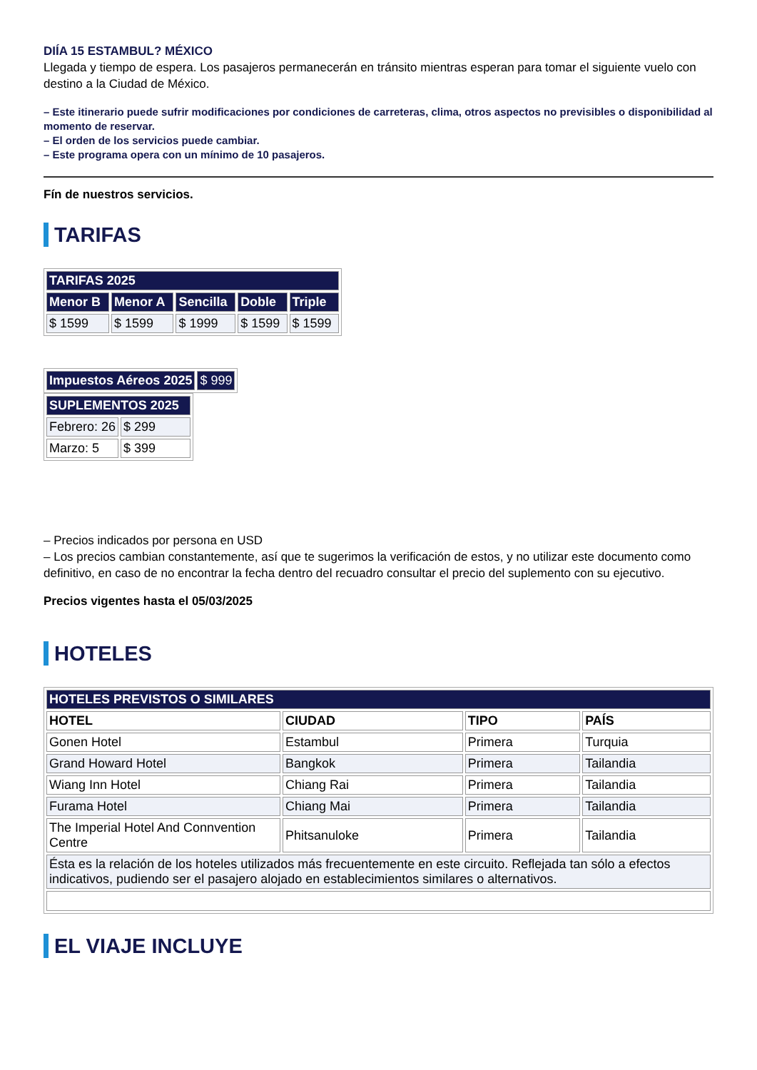DIÍA 15 ESTAMBUL? MÉXICO
Llegada y tiempo de espera. Los pasajeros permanecerán en tránsito mientras esperan para tomar el siguiente vuelo con destino a la Ciudad de México.
– Este itinerario puede sufrir modificaciones por condiciones de carreteras, clima, otros aspectos no previsibles o disponibilidad al momento de reservar.
– El orden de los servicios puede cambiar.
– Este programa opera con un mínimo de 10 pasajeros.
Fín de nuestros servicios.
TARIFAS
| TARIFAS 2025 | | | | |
| Menor B | Menor A | Sencilla | Doble | Triple |
| $ 1599 | $ 1599 | $ 1999 | $ 1599 | $ 1599 |
| Impuestos Aéreos 2025 | $ 999 |
| SUPLEMENTOS 2025 | |
| Febrero: 26 | $ 299 |
| Marzo: 5 | $ 399 |
– Precios indicados por persona en USD
– Los precios cambian constantemente, así que te sugerimos la verificación de estos, y no utilizar este documento como definitivo, en caso de no encontrar la fecha dentro del recuadro consultar el precio del suplemento con su ejecutivo.
Precios vigentes hasta el 05/03/2025
HOTELES
| HOTELES PREVISTOS O SIMILARES | | | |
| HOTEL | CIUDAD | TIPO | PAÍS |
| Gonen Hotel | Estambul | Primera | Turquia |
| Grand Howard Hotel | Bangkok | Primera | Tailandia |
| Wiang Inn Hotel | Chiang Rai | Primera | Tailandia |
| Furama Hotel | Chiang Mai | Primera | Tailandia |
| The Imperial Hotel And Connvention Centre | Phitsanuloke | Primera | Tailandia |
| Ésta es la relación de los hoteles utilizados más frecuentemente en este circuito. Reflejada tan sólo a efectos indicativos, pudiendo ser el pasajero alojado en establecimientos similares o alternativos. | | | |
EL VIAJE INCLUYE